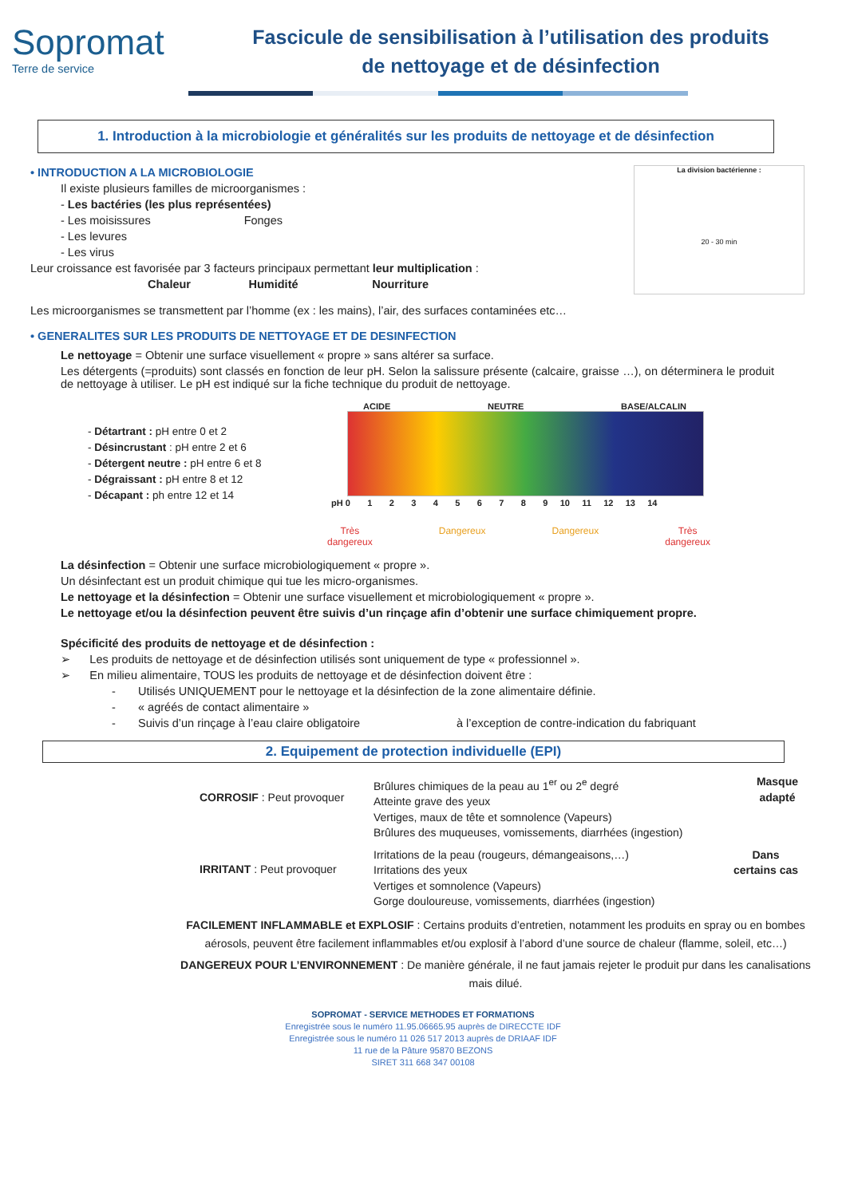Sopromat
Terre de service
Fascicule de sensibilisation à l’utilisation des produits
de nettoyage et de désinfection
1. Introduction à la microbiologie et généralités sur les produits de nettoyage et de désinfection
• INTRODUCTION A LA MICROBIOLOGIE
Il existe plusieurs familles de microorganismes :
- Les bactéries (les plus représentées)
- Les moisissures Fonges
- Les levures
- Les virus
Leur croissance est favorisée par 3 facteurs principaux permettant leur multiplication :
Chaleur Humidité Nourriture
La division bactérienne :
20 - 30 min
Les microorganismes se transmettent par l’homme (ex : les mains), l’air, des surfaces contaminées etc…
• GENERALITES SUR LES PRODUITS DE NETTOYAGE ET DE DESINFECTION
Le nettoyage = Obtenir une surface visuellement « propre » sans altérer sa surface.
Les détergents (=produits) sont classés en fonction de leur pH. Selon la salissure présente (calcaire, graisse …), on déterminera le produit de nettoyage à utiliser. Le pH est indiqué sur la fiche technique du produit de nettoyage.
- Détartrant : pH entre 0 et 2
- Désincrustant : pH entre 2 et 6
- Détergent neutre : pH entre 6 et 8
- Dégraissant : pH entre 8 et 12
- Décapant : ph entre 12 et 14
ACIDE NEUTRE BASE/ALCALIN
pH 0 1 2 3 4 5 6 7 8 9 10 11 12 13 14
Très
dangereux Dangereux Dangereux Très
dangereux
La désinfection = Obtenir une surface microbiologiquement « propre ».
Un désinfectant est un produit chimique qui tue les micro-organismes.
Le nettoyage et la désinfection = Obtenir une surface visuellement et microbiologiquement « propre ».
Le nettoyage et/ou la désinfection peuvent être suivis d’un rinçage afin d’obtenir une surface chimiquement propre.
Spécificité des produits de nettoyage et de désinfection :
➢ Les produits de nettoyage et de désinfection utilisés sont uniquement de type « professionnel ».
➢ En milieu alimentaire, TOUS les produits de nettoyage et de désinfection doivent être :
- Utilisés UNIQUEMENT pour le nettoyage et la désinfection de la zone alimentaire définie.
- « agréés de contact alimentaire »
- Suivis d’un rinçage à l’eau claire obligatoire à l’exception de contre-indication du fabriquant
2. Equipement de protection individuelle (EPI)
CORROSIF : Peut provoquer
Brûlures chimiques de la peau au 1<sup>er</sup> ou 2<sup>e</sup> degré
Atteinte grave des yeux
Vertiges, maux de tête et somnolence (Vapeurs)
Brûlures des muqueuses, vomissements, diarrhées (ingestion)
Masque
adapté
IRRITANT : Peut provoquer
Irritations de la peau (rougeurs, démangeaisons,…)
Irritations des yeux
Vertiges et somnolence (Vapeurs)
Gorge douloureuse, vomissements, diarrhées (ingestion)
Dans
certains cas
FACILEMENT INFLAMMABLE et EXPLOSIF : Certains produits d’entretien, notamment les produits en spray ou en bombes aérosols, peuvent être facilement inflammables et/ou explosif à l’abord d’une source de chaleur (flamme, soleil, etc…)
DANGEREUX POUR L’ENVIRONNEMENT : De manière générale, il ne faut jamais rejeter le produit pur dans les canalisations mais dilué.
SOPROMAT - SERVICE METHODES ET FORMATIONS
Enregistrée sous le numéro 11.95.06665.95 auprès de DIRECCTE IDF
Enregistrée sous le numéro 11 026 517 2013 auprès de DRIAAF IDF
11 rue de la Pâture 95870 BEZONS
SIRET 311 668 347 00108